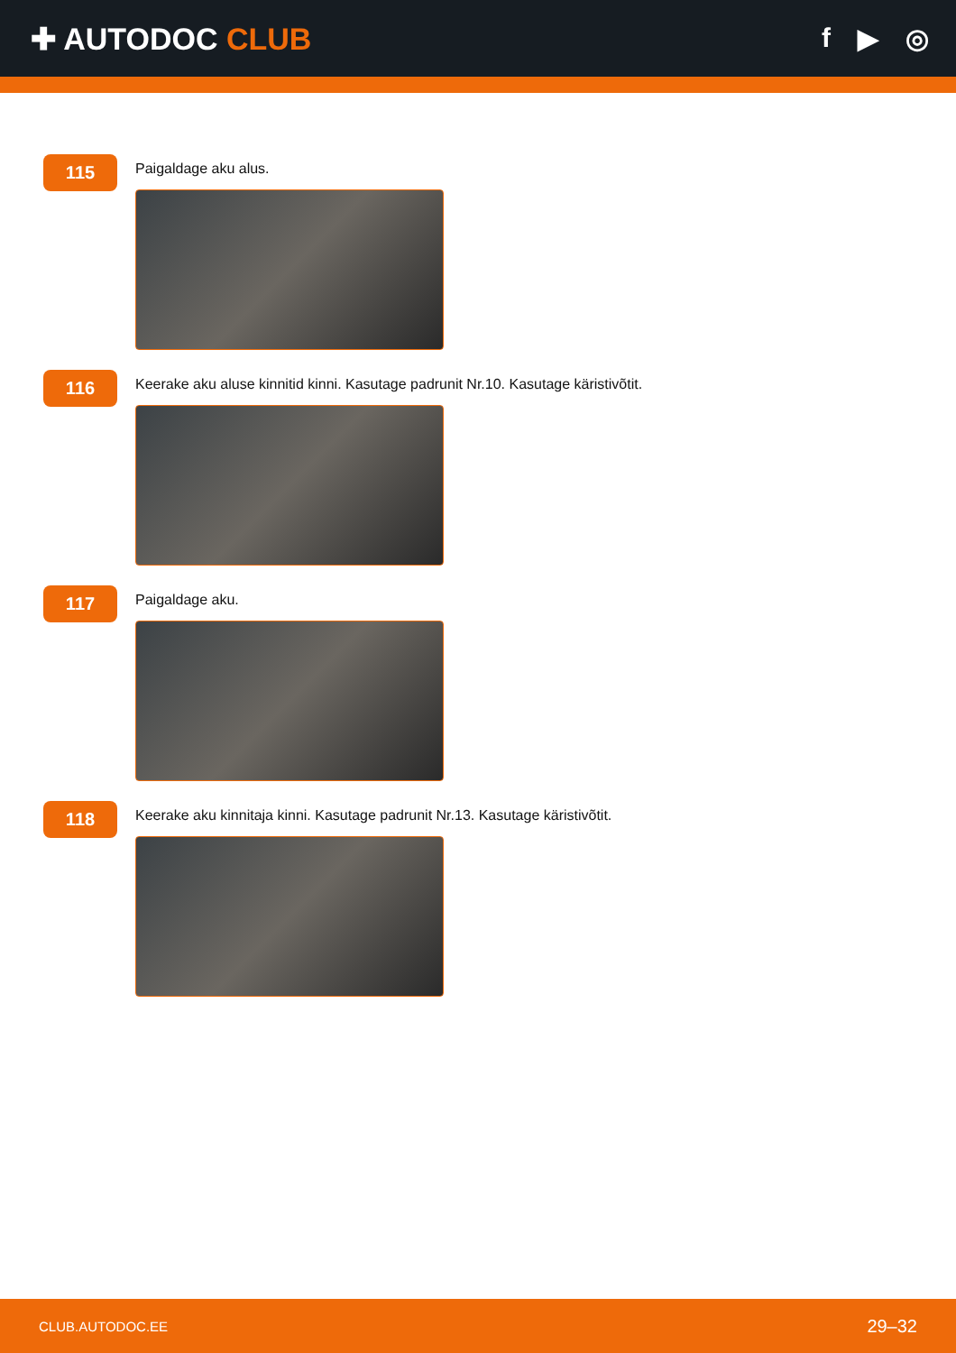✚ AUTODOC CLUB f ▶ ◎
115
Paigaldage aku alus.
116
Keerake aku aluse kinnitid kinni. Kasutage padrunit Nr.10. Kasutage käristivõtit.
117
Paigaldage aku.
118
Keerake aku kinnitaja kinni. Kasutage padrunit Nr.13. Kasutage käristivõtit.
CLUB.AUTODOC.EE 29–32